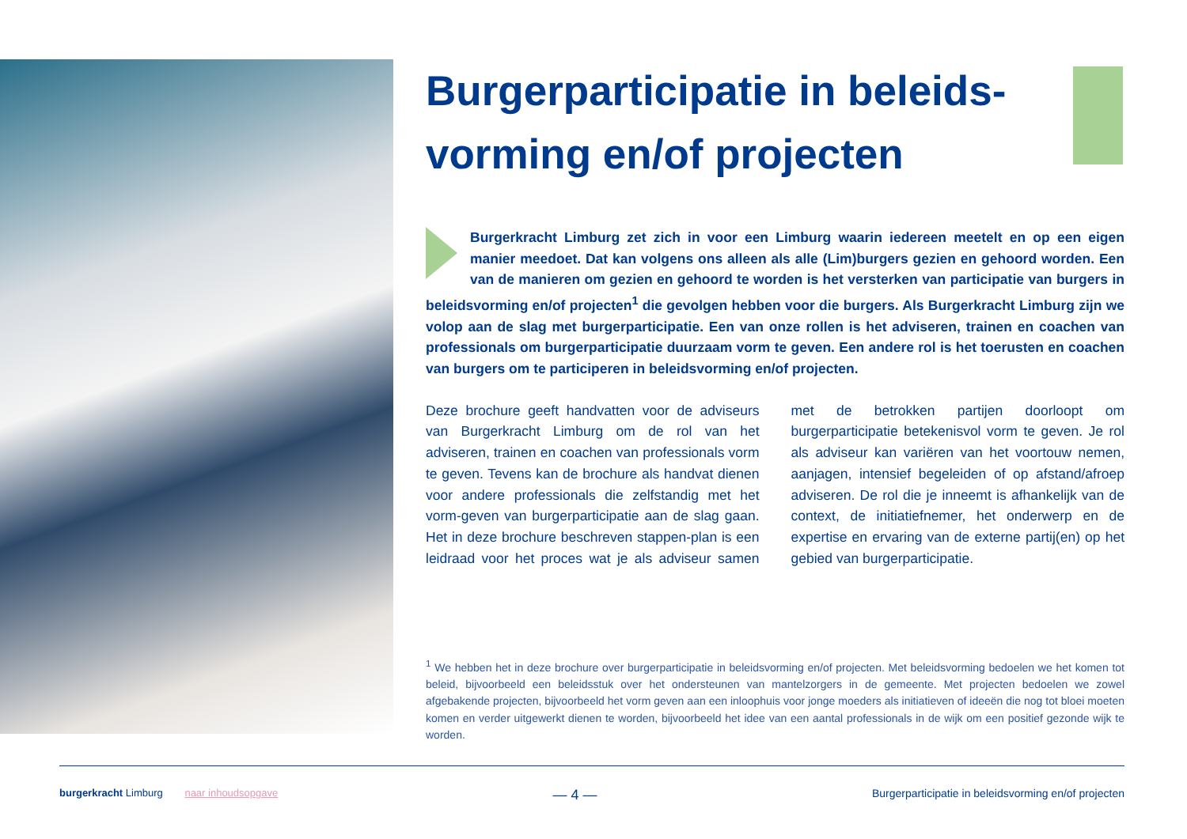Burgerparticipatie in beleids-vorming en/of projecten
Burgerkracht Limburg zet zich in voor een Limburg waarin iedereen meetelt en op een eigen manier meedoet. Dat kan volgens ons alleen als alle (Lim)burgers gezien en gehoord worden. Een van de manieren om gezien en gehoord te worden is het versterken van participatie van burgers in beleidsvorming en/of projecten<sup>1</sup> die gevolgen hebben voor die burgers. Als Burgerkracht Limburg zijn we volop aan de slag met burgerparticipatie. Een van onze rollen is het adviseren, trainen en coachen van professionals om burgerparticipatie duurzaam vorm te geven. Een andere rol is het toerusten en coachen van burgers om te participeren in beleidsvorming en/of projecten.
Deze brochure geeft handvatten voor de adviseurs van Burgerkracht Limburg om de rol van het adviseren, trainen en coachen van professionals vorm te geven. Tevens kan de brochure als handvat dienen voor andere professionals die zelfstandig met het vorm-geven van burgerparticipatie aan de slag gaan. Het in deze brochure beschreven stappen-plan is een leidraad voor het proces wat je als adviseur samen met de betrokken partijen doorloopt om burgerparticipatie betekenisvol vorm te geven. Je rol als adviseur kan variëren van het voortouw nemen, aanjagen, intensief begeleiden of op afstand/afroep adviseren. De rol die je inneemt is afhankelijk van de context, de initiatiefnemer, het onderwerp en de expertise en ervaring van de externe partij(en) op het gebied van burgerparticipatie.
<sup>1</sup> We hebben het in deze brochure over burgerparticipatie in beleidsvorming en/of projecten. Met beleidsvorming bedoelen we het komen tot beleid, bijvoorbeeld een beleidsstuk over het ondersteunen van mantelzorgers in de gemeente. Met projecten bedoelen we zowel afgebakende projecten, bijvoorbeeld het vorm geven aan een inloophuis voor jonge moeders als initiatieven of ideeën die nog tot bloei moeten komen en verder uitgewerkt dienen te worden, bijvoorbeeld het idee van een aantal professionals in de wijk om een positief gezonde wijk te worden.
burgerkracht Limburg naar inhoudsopgave
— 4 —
Burgerparticipatie in beleidsvorming en/of projecten